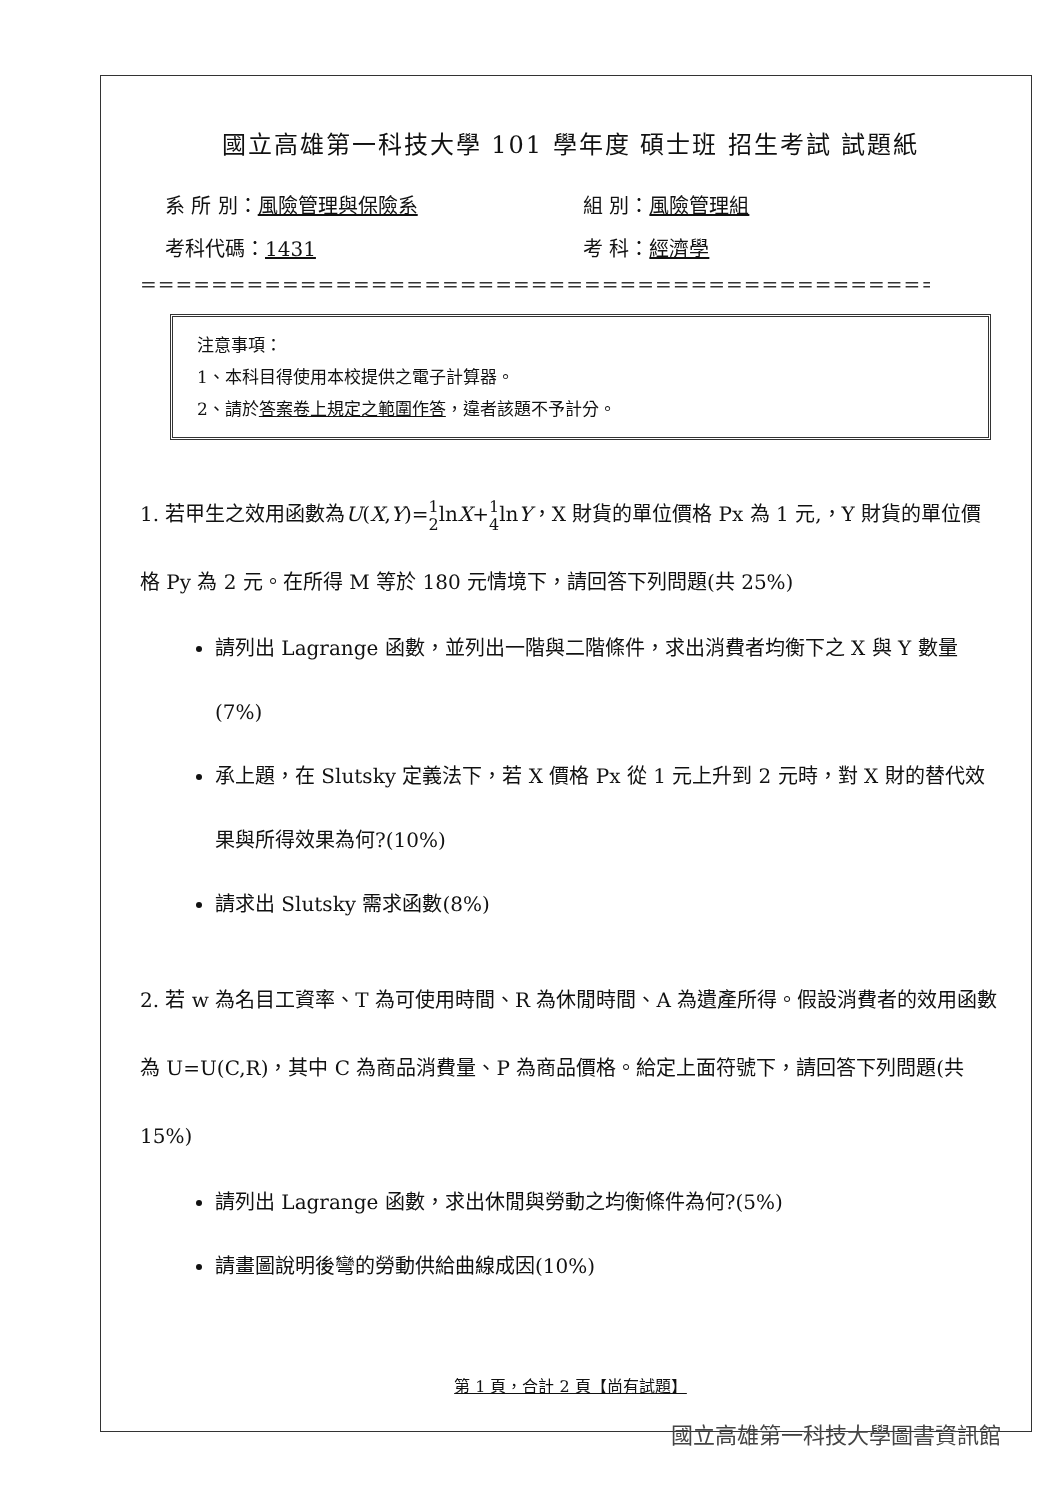國立高雄第一科技大學 101 學年度 碩士班 招生考試 試題紙
系 所 別：風險管理與保險系
組 別：風險管理組
考科代碼：1431
考 科：經濟學
==================================================
注意事項：
1、本科目得使用本校提供之電子計算器。
2、請於答案卷上規定之範圍作答，違者該題不予計分。
1. 若甲生之效用函數為U(X,Y)=1 2lnX+1 4lnY，X 財貨的單位價格 Px 為 1 元,，Y 財貨的單位價格 Py 為 2 元。在所得 M 等於 180 元情境下，請回答下列問題(共 25%)
請列出 Lagrange 函數，並列出一階與二階條件，求出消費者均衡下之 X 與 Y 數量(7%)
承上題，在 Slutsky 定義法下，若 X 價格 Px 從 1 元上升到 2 元時，對 X 財的替代效果與所得效果為何?(10%)
請求出 Slutsky 需求函數(8%)
2. 若 w 為名目工資率、T 為可使用時間、R 為休閒時間、A 為遺產所得。假設消費者的效用函數為 U=U(C,R)，其中 C 為商品消費量、P 為商品價格。給定上面符號下，請回答下列問題(共 15%)
請列出 Lagrange 函數，求出休閒與勞動之均衡條件為何?(5%)
請畫圖說明後彎的勞動供給曲線成因(10%)
第 1 頁，合計 2 頁【尚有試題】
國立高雄第一科技大學圖書資訊館